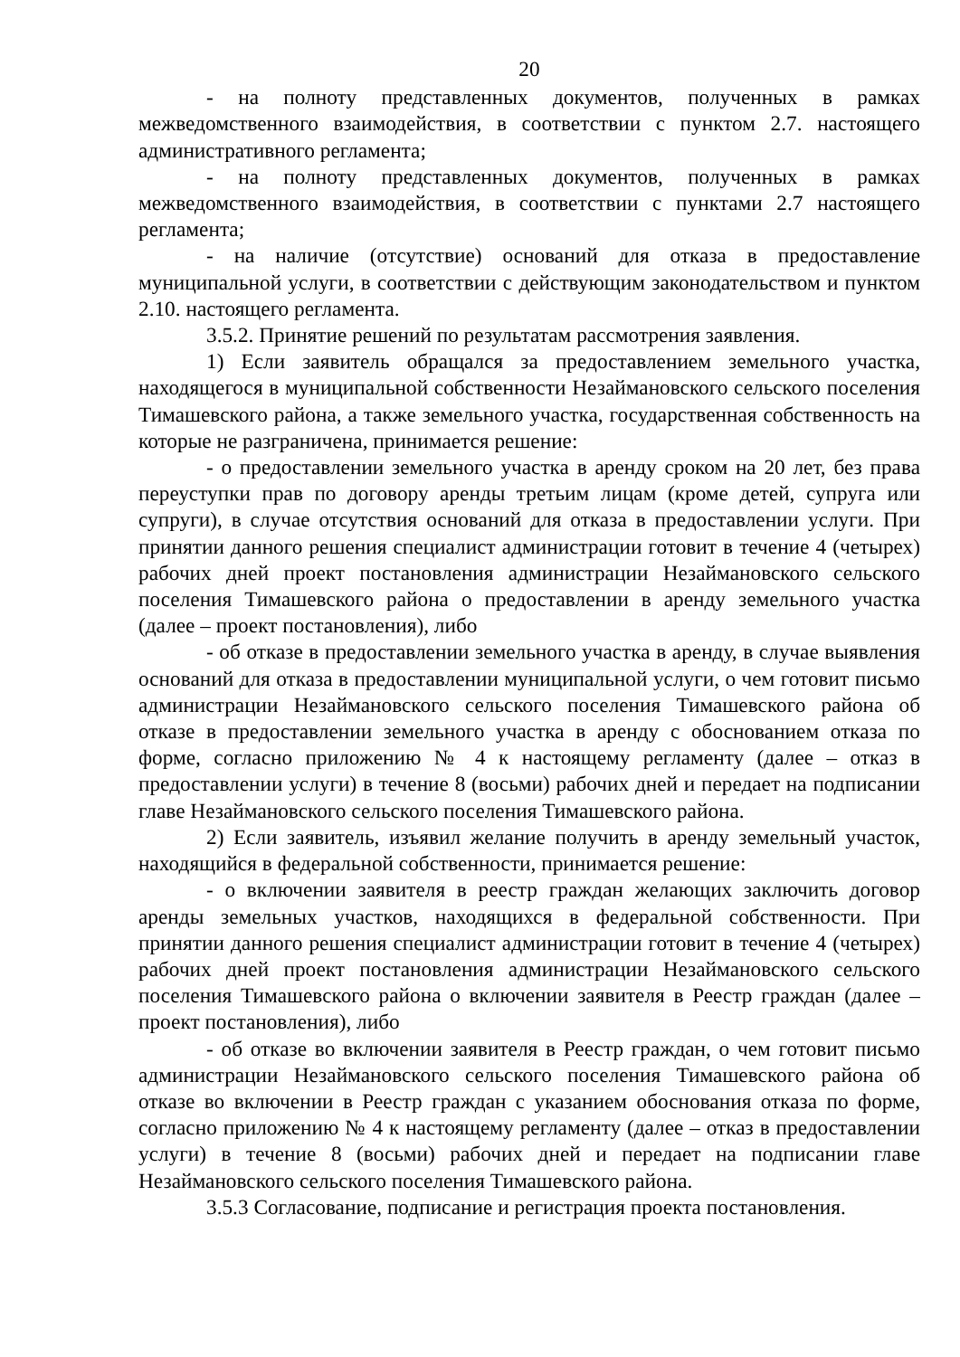20
- на полноту представленных документов, полученных в рамках межведомственного взаимодействия, в соответствии с пунктом 2.7. настоящего административного регламента;
- на полноту представленных документов, полученных в рамках межведомственного взаимодействия, в соответствии с пунктами 2.7 настоящего регламента;
- на наличие (отсутствие) оснований для отказа в предоставление муниципальной услуги, в соответствии с действующим законодательством и пунктом 2.10. настоящего регламента.
3.5.2. Принятие решений по результатам рассмотрения заявления.
1) Если заявитель обращался за предоставлением земельного участка, находящегося в муниципальной собственности Незаймановского сельского поселения Тимашевского района, а также земельного участка, государственная собственность на которые не разграничена, принимается решение:
- о предоставлении земельного участка в аренду сроком на 20 лет, без права переуступки прав по договору аренды третьим лицам (кроме детей, супруга или супруги), в случае отсутствия оснований для отказа в предоставлении услуги. При принятии данного решения специалист администрации готовит в течение 4 (четырех) рабочих дней проект постановления администрации Незаймановского сельского поселения Тимашевского района о предоставлении в аренду земельного участка (далее – проект постановления), либо
- об отказе в предоставлении земельного участка в аренду, в случае выявления оснований для отказа в предоставлении муниципальной услуги, о чем готовит письмо администрации Незаймановского сельского поселения Тимашевского района об отказе в предоставлении земельного участка в аренду с обоснованием отказа по форме, согласно приложению № 4 к настоящему регламенту (далее – отказ в предоставлении услуги) в течение 8 (восьми) рабочих дней и передает на подписании главе Незаймановского сельского поселения Тимашевского района.
2) Если заявитель, изъявил желание получить в аренду земельный участок, находящийся в федеральной собственности, принимается решение:
- о включении заявителя в реестр граждан желающих заключить договор аренды земельных участков, находящихся в федеральной собственности. При принятии данного решения специалист администрации готовит в течение 4 (четырех) рабочих дней проект постановления администрации Незаймановского сельского поселения Тимашевского района о включении заявителя в Реестр граждан (далее – проект постановления), либо
- об отказе во включении заявителя в Реестр граждан, о чем готовит письмо администрации Незаймановского сельского поселения Тимашевского района об отказе во включении в Реестр граждан с указанием обоснования отказа по форме, согласно приложению № 4 к настоящему регламенту (далее – отказ в предоставлении услуги) в течение 8 (восьми) рабочих дней и передает на подписании главе Незаймановского сельского поселения Тимашевского района.
3.5.3 Согласование, подписание и регистрация проекта постановления.